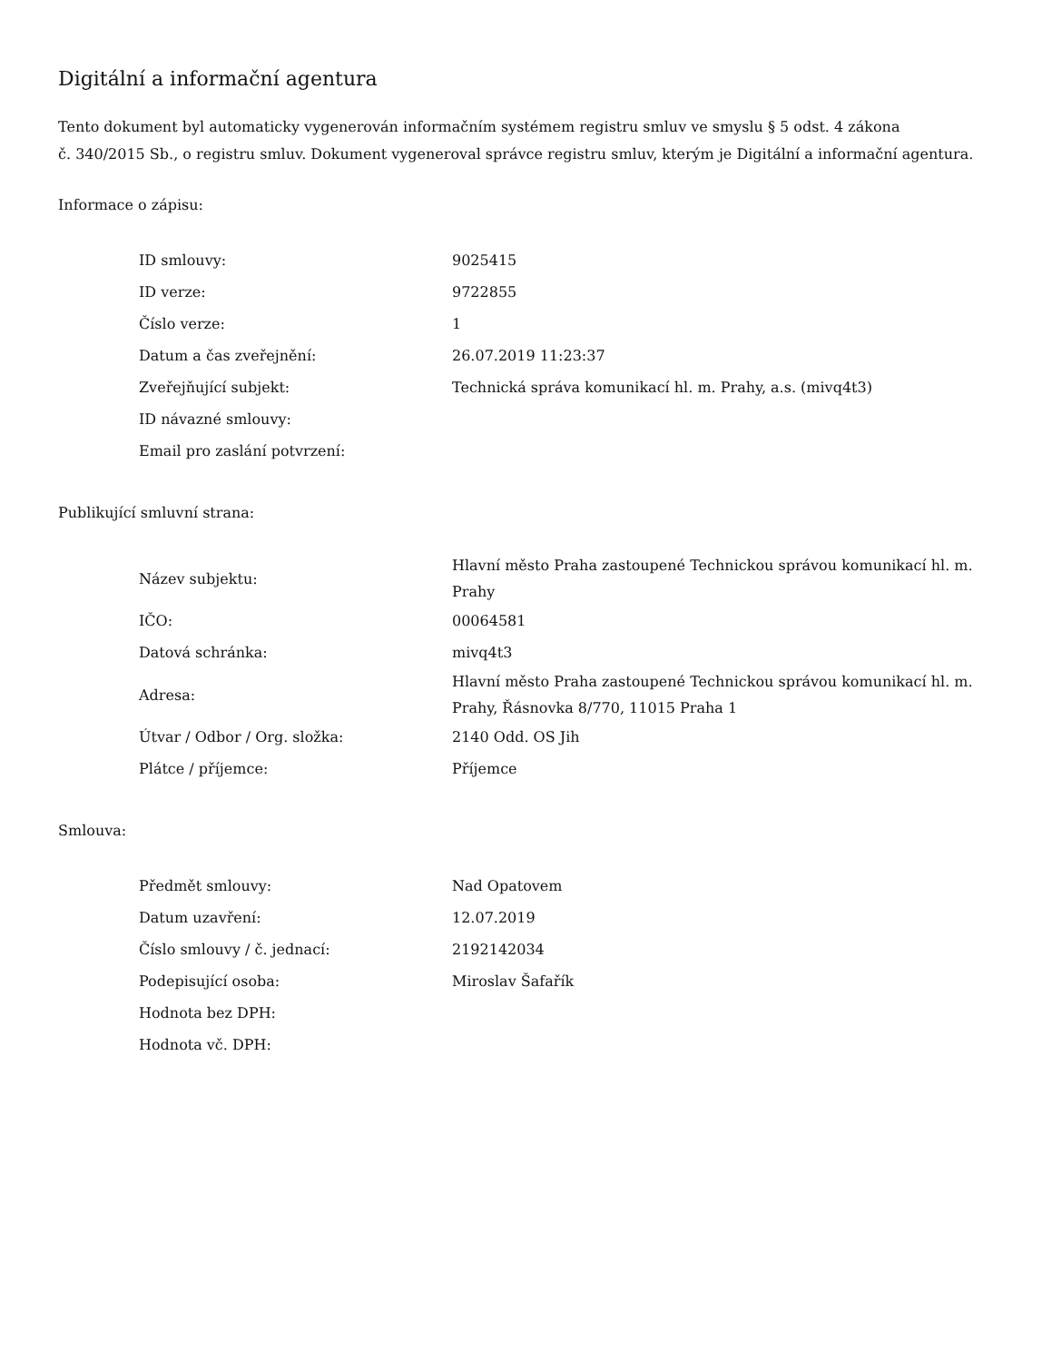Digitální a informační agentura
Tento dokument byl automaticky vygenerován informačním systémem registru smluv ve smyslu § 5 odst. 4 zákona
č. 340/2015 Sb., o registru smluv. Dokument vygeneroval správce registru smluv, kterým je Digitální a informační agentura.
Informace o zápisu:
| ID smlouvy: | 9025415 |
| ID verze: | 9722855 |
| Číslo verze: | 1 |
| Datum a čas zveřejnění: | 26.07.2019 11:23:37 |
| Zveřejňující subjekt: | Technická správa komunikací hl. m. Prahy, a.s. (mivq4t3) |
| ID návazné smlouvy: | |
| Email pro zaslání potvrzení: | |
Publikující smluvní strana:
| Název subjektu: | Hlavní město Praha zastoupené Technickou správou komunikací hl. m. Prahy |
| IČO: | 00064581 |
| Datová schránka: | mivq4t3 |
| Adresa: | Hlavní město Praha zastoupené Technickou správou komunikací hl. m. Prahy, Řásnovka 8/770, 11015 Praha 1 |
| Útvar / Odbor / Org. složka: | 2140 Odd. OS Jih |
| Plátce / příjemce: | Příjemce |
Smlouva:
| Předmět smlouvy: | Nad Opatovem |
| Datum uzavření: | 12.07.2019 |
| Číslo smlouvy / č. jednací: | 2192142034 |
| Podepisující osoba: | Miroslav Šafařík |
| Hodnota bez DPH: | |
| Hodnota vč. DPH: | |